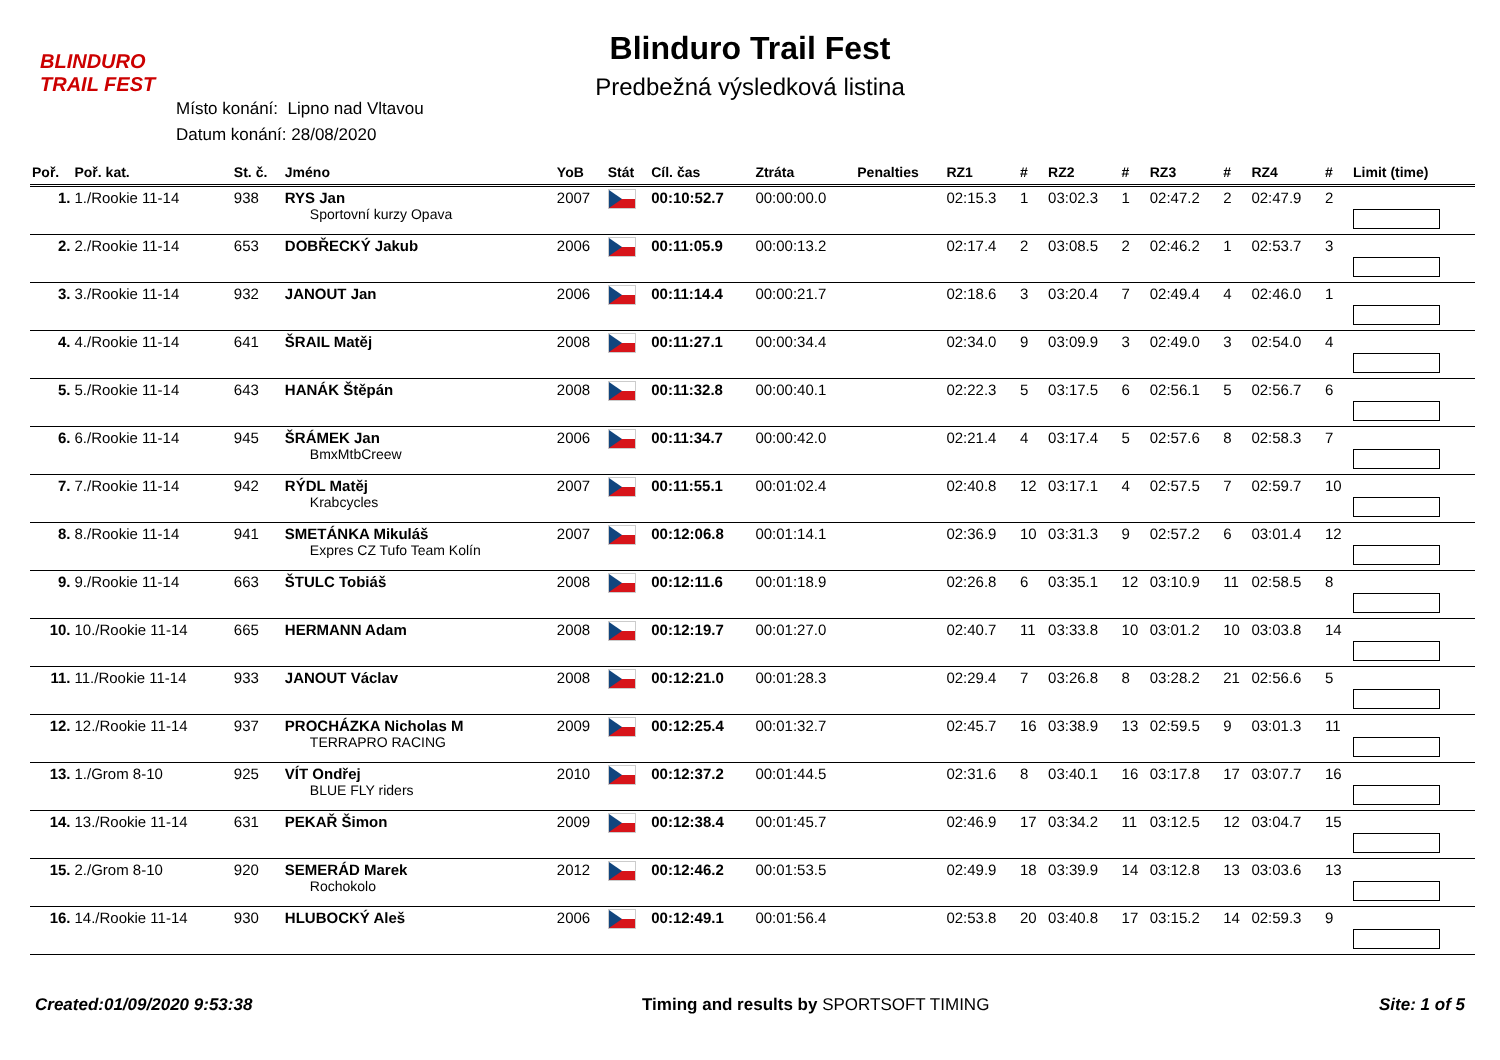BLINDURO
TRAIL FEST
Blinduro Trail Fest
Predbežná výsledková listina
Místo konání: Lipno nad Vltavou
Datum konání: 28/08/2020
| Poř. | Poř. kat. | St. č. | Jméno | YoB | Stát | Cíl. čas | Ztráta | Penalties | RZ1 | # | RZ2 | # | RZ3 | # | RZ4 | # | Limit (time) |
| --- | --- | --- | --- | --- | --- | --- | --- | --- | --- | --- | --- | --- | --- | --- | --- | --- | --- |
| 1. | 1./Rookie 11-14 | 938 | RYS Jan Sportovní kurzy Opava | 2007 | | 00:10:52.7 | 00:00:00.0 | | 02:15.3 | 1 | 03:02.3 | 1 | 02:47.2 | 2 | 02:47.9 | 2 | |
| 2. | 2./Rookie 11-14 | 653 | DOBŘECKÝ Jakub | 2006 | | 00:11:05.9 | 00:00:13.2 | | 02:17.4 | 2 | 03:08.5 | 2 | 02:46.2 | 1 | 02:53.7 | 3 | |
| 3. | 3./Rookie 11-14 | 932 | JANOUT Jan | 2006 | | 00:11:14.4 | 00:00:21.7 | | 02:18.6 | 3 | 03:20.4 | 7 | 02:49.4 | 4 | 02:46.0 | 1 | |
| 4. | 4./Rookie 11-14 | 641 | ŠRAIL Matěj | 2008 | | 00:11:27.1 | 00:00:34.4 | | 02:34.0 | 9 | 03:09.9 | 3 | 02:49.0 | 3 | 02:54.0 | 4 | |
| 5. | 5./Rookie 11-14 | 643 | HANÁK Štěpán | 2008 | | 00:11:32.8 | 00:00:40.1 | | 02:22.3 | 5 | 03:17.5 | 6 | 02:56.1 | 5 | 02:56.7 | 6 | |
| 6. | 6./Rookie 11-14 | 945 | ŠRÁMEK Jan BmxMtbCreew | 2006 | | 00:11:34.7 | 00:00:42.0 | | 02:21.4 | 4 | 03:17.4 | 5 | 02:57.6 | 8 | 02:58.3 | 7 | |
| 7. | 7./Rookie 11-14 | 942 | RÝDL Matěj Krabcycles | 2007 | | 00:11:55.1 | 00:01:02.4 | | 02:40.8 | 12 | 03:17.1 | 4 | 02:57.5 | 7 | 02:59.7 | 10 | |
| 8. | 8./Rookie 11-14 | 941 | SMETÁNKA Mikuláš Expres CZ Tufo Team Kolín | 2007 | | 00:12:06.8 | 00:01:14.1 | | 02:36.9 | 10 | 03:31.3 | 9 | 02:57.2 | 6 | 03:01.4 | 12 | |
| 9. | 9./Rookie 11-14 | 663 | ŠTULC Tobiáš | 2008 | | 00:12:11.6 | 00:01:18.9 | | 02:26.8 | 6 | 03:35.1 | 12 | 03:10.9 | 11 | 02:58.5 | 8 | |
| 10. | 10./Rookie 11-14 | 665 | HERMANN Adam | 2008 | | 00:12:19.7 | 00:01:27.0 | | 02:40.7 | 11 | 03:33.8 | 10 | 03:01.2 | 10 | 03:03.8 | 14 | |
| 11. | 11./Rookie 11-14 | 933 | JANOUT Václav | 2008 | | 00:12:21.0 | 00:01:28.3 | | 02:29.4 | 7 | 03:26.8 | 8 | 03:28.2 | 21 | 02:56.6 | 5 | |
| 12. | 12./Rookie 11-14 | 937 | PROCHÁZKA Nicholas M TERRAPRO RACING | 2009 | | 00:12:25.4 | 00:01:32.7 | | 02:45.7 | 16 | 03:38.9 | 13 | 02:59.5 | 9 | 03:01.3 | 11 | |
| 13. | 1./Grom 8-10 | 925 | VÍT Ondřej BLUE FLY riders | 2010 | | 00:12:37.2 | 00:01:44.5 | | 02:31.6 | 8 | 03:40.1 | 16 | 03:17.8 | 17 | 03:07.7 | 16 | |
| 14. | 13./Rookie 11-14 | 631 | PEKAŘ Šimon | 2009 | | 00:12:38.4 | 00:01:45.7 | | 02:46.9 | 17 | 03:34.2 | 11 | 03:12.5 | 12 | 03:04.7 | 15 | |
| 15. | 2./Grom 8-10 | 920 | SEMERÁD Marek Rochokolo | 2012 | | 00:12:46.2 | 00:01:53.5 | | 02:49.9 | 18 | 03:39.9 | 14 | 03:12.8 | 13 | 03:03.6 | 13 | |
| 16. | 14./Rookie 11-14 | 930 | HLUBOCKÝ Aleš | 2006 | | 00:12:49.1 | 00:01:56.4 | | 02:53.8 | 20 | 03:40.8 | 17 | 03:15.2 | 14 | 02:59.3 | 9 | |
Created:01/09/2020 9:53:38 Timing and results by SPORTSOFT TIMING
Site: 1 of 5